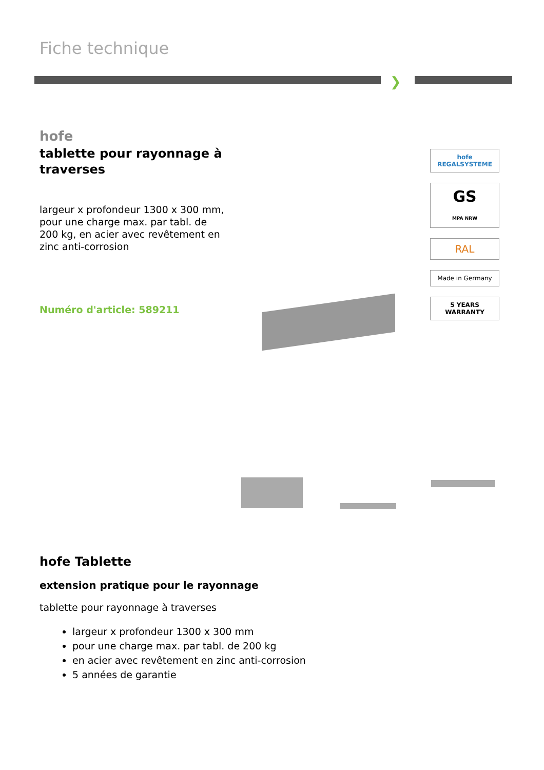Fiche technique
❯
hofe
tablette pour rayonnage à traverses
largeur x profondeur 1300 x 300 mm, pour une charge max. par tabl. de 200 kg, en acier avec revêtement en zinc anti-corrosion
Numéro d'article: 589211
hofe
REGALSYSTEME
GS
MPA NRW
RAL
Made in Germany
5 YEARS WARRANTY
hofe Tablette
extension pratique pour le rayonnage
tablette pour rayonnage à traverses
largeur x profondeur 1300 x 300 mm
pour une charge max. par tabl. de 200 kg
en acier avec revêtement en zinc anti-corrosion
5 années de garantie